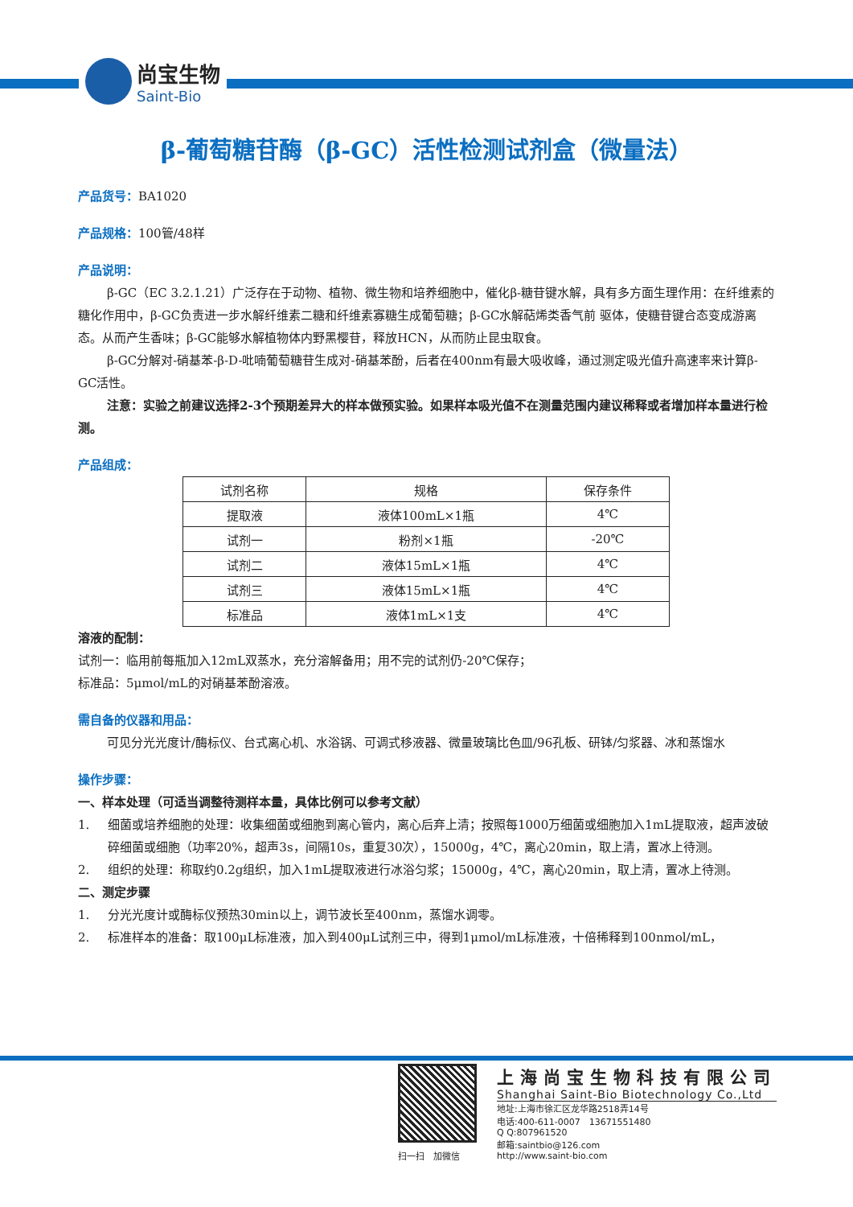尚宝生物
Saint-Bio
β-葡萄糖苷酶（β-GC）活性检测试剂盒（微量法）
产品货号：BA1020
产品规格：100管/48样
产品说明：
β-GC（EC 3.2.1.21）广泛存在于动物、植物、微生物和培养细胞中，催化β-糖苷键水解，具有多方面生理作用：在纤维素的糖化作用中，β-GC负责进一步水解纤维素二糖和纤维素寡糖生成葡萄糖；β-GC水解萜烯类香气前 驱体，使糖苷键合态变成游离态。从而产生香味；β-GC能够水解植物体内野黑樱苷，释放HCN，从而防止昆虫取食。
β-GC分解对-硝基苯-β-D-吡喃葡萄糖苷生成对-硝基苯酚，后者在400nm有最大吸收峰，通过测定吸光值升高速率来计算β-GC活性。
注意：实验之前建议选择2-3个预期差异大的样本做预实验。如果样本吸光值不在测量范围内建议稀释或者增加样本量进行检测。
产品组成：
| 试剂名称 | 规格 | 保存条件 |
| --- | --- | --- |
| 提取液 | 液体100mL×1瓶 | 4℃ |
| 试剂一 | 粉剂×1瓶 | -20℃ |
| 试剂二 | 液体15mL×1瓶 | 4℃ |
| 试剂三 | 液体15mL×1瓶 | 4℃ |
| 标准品 | 液体1mL×1支 | 4℃ |
溶液的配制：
试剂一：临用前每瓶加入12mL双蒸水，充分溶解备用；用不完的试剂仍-20℃保存；
标准品：5μmol/mL的对硝基苯酚溶液。
需自备的仪器和用品：
可见分光光度计/酶标仪、台式离心机、水浴锅、可调式移液器、微量玻璃比色皿/96孔板、研钵/匀浆器、冰和蒸馏水
操作步骤：
一、样本处理（可适当调整待测样本量，具体比例可以参考文献）
1. 细菌或培养细胞的处理：收集细菌或细胞到离心管内，离心后弃上清；按照每1000万细菌或细胞加入1mL提取液，超声波破碎细菌或细胞（功率20%，超声3s，间隔10s，重复30次），15000g，4℃，离心20min，取上清，置冰上待测。
2. 组织的处理：称取约0.2g组织，加入1mL提取液进行冰浴匀浆；15000g，4℃，离心20min，取上清，置冰上待测。
二、测定步骤
1. 分光光度计或酶标仪预热30min以上，调节波长至400nm，蒸馏水调零。
2. 标准样本的准备：取100μL标准液，加入到400μL试剂三中，得到1μmol/mL标准液，十倍稀释到100nmol/mL，
扫一扫　加微信
上海尚宝生物科技有限公司
Shanghai Saint-Bio Biotechnology Co.,Ltd
地址:上海市徐汇区龙华路2518弄14号
电话:400-611-0007　13671551480
Q Q:807961520
邮箱:saintbio@126.com
http://www.saint-bio.com